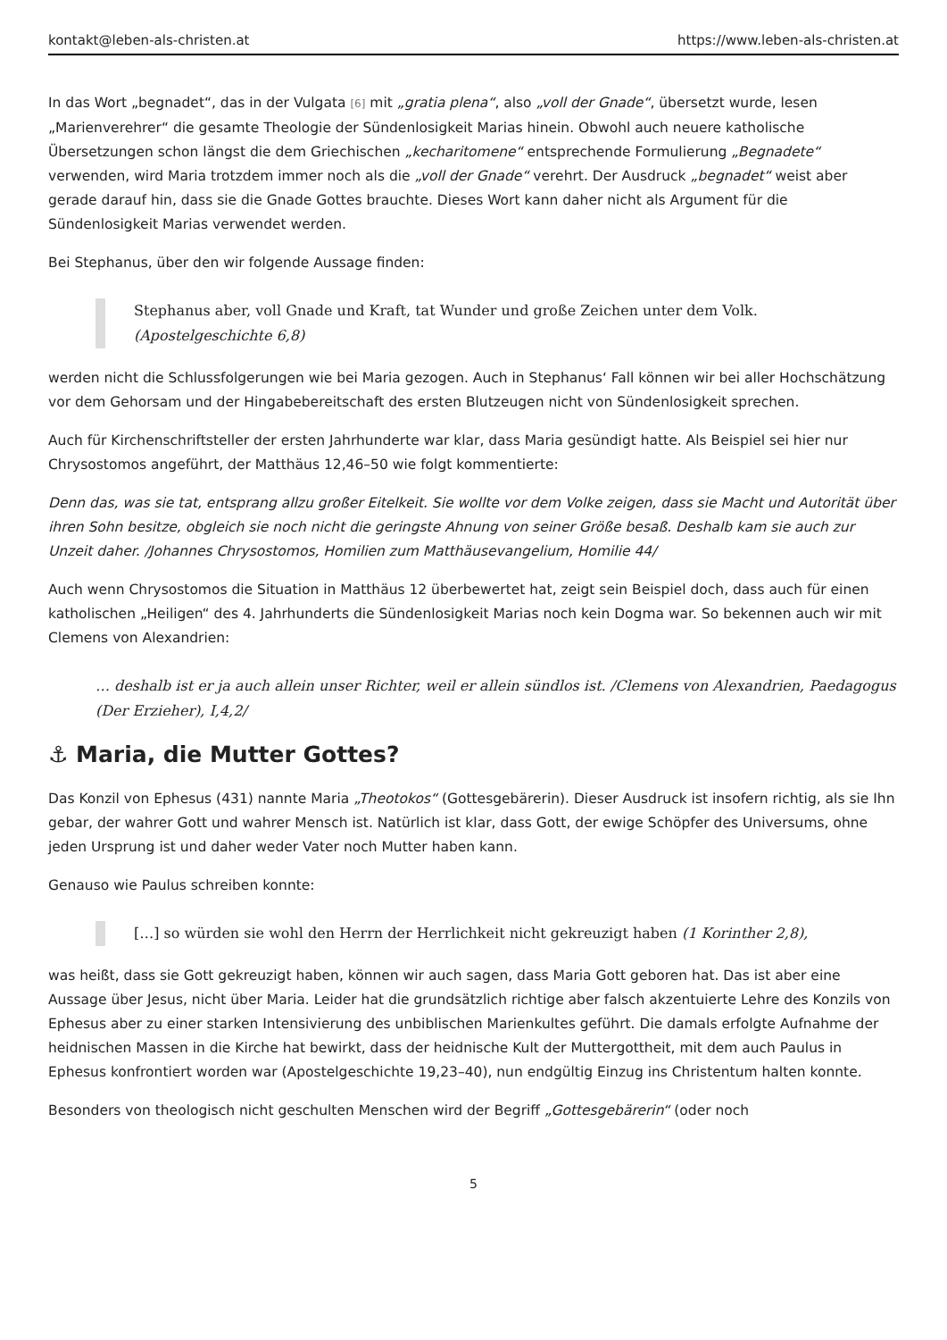kontakt@leben-als-christen.at https://www.leben-als-christen.at
In das Wort „begnadet“, das in der Vulgata [6] mit „gratia plena“, also „voll der Gnade“, übersetzt wurde, lesen „Marienverehrer“ die gesamte Theologie der Sündenlosigkeit Marias hinein. Obwohl auch neuere katholische Übersetzungen schon längst die dem Griechischen „kecharitomene“ entsprechende Formulierung „Begnadete“ verwenden, wird Maria trotzdem immer noch als die „voll der Gnade“ verehrt. Der Ausdruck „begnadet“ weist aber gerade darauf hin, dass sie die Gnade Gottes brauchte. Dieses Wort kann daher nicht als Argument für die Sündenlosigkeit Marias verwendet werden.
Bei Stephanus, über den wir folgende Aussage finden:
Stephanus aber, voll Gnade und Kraft, tat Wunder und große Zeichen unter dem Volk. (Apostelgeschichte 6,8)
werden nicht die Schlussfolgerungen wie bei Maria gezogen. Auch in Stephanus‘ Fall können wir bei aller Hochschätzung vor dem Gehorsam und der Hingabebereitschaft des ersten Blutzeugen nicht von Sündenlosigkeit sprechen.
Auch für Kirchenschriftsteller der ersten Jahrhunderte war klar, dass Maria gesündigt hatte. Als Beispiel sei hier nur Chrysostomos angeführt, der Matthäus 12,46–50 wie folgt kommentierte:
Denn das, was sie tat, entsprang allzu großer Eitelkeit. Sie wollte vor dem Volke zeigen, dass sie Macht und Autorität über ihren Sohn besitze, obgleich sie noch nicht die geringste Ahnung von seiner Größe besaß. Deshalb kam sie auch zur Unzeit daher. /Johannes Chrysostomos, Homilien zum Matthäusevangelium, Homilie 44/
Auch wenn Chrysostomos die Situation in Matthäus 12 überbewertet hat, zeigt sein Beispiel doch, dass auch für einen katholischen „Heiligen“ des 4. Jahrhunderts die Sündenlosigkeit Marias noch kein Dogma war. So bekennen auch wir mit Clemens von Alexandrien:
… deshalb ist er ja auch allein unser Richter, weil er allein sündlos ist. /Clemens von Alexandrien, Paedagogus (Der Erzieher), I,4,2/
⚓ Maria, die Mutter Gottes?
Das Konzil von Ephesus (431) nannte Maria „Theotokos“ (Gottesgebärerin). Dieser Ausdruck ist insofern richtig, als sie Ihn gebar, der wahrer Gott und wahrer Mensch ist. Natürlich ist klar, dass Gott, der ewige Schöpfer des Universums, ohne jeden Ursprung ist und daher weder Vater noch Mutter haben kann.
Genauso wie Paulus schreiben konnte:
[…] so würden sie wohl den Herrn der Herrlichkeit nicht gekreuzigt haben (1 Korinther 2,8),
was heißt, dass sie Gott gekreuzigt haben, können wir auch sagen, dass Maria Gott geboren hat. Das ist aber eine Aussage über Jesus, nicht über Maria. Leider hat die grundsätzlich richtige aber falsch akzentuierte Lehre des Konzils von Ephesus aber zu einer starken Intensivierung des unbiblischen Marienkultes geführt. Die damals erfolgte Aufnahme der heidnischen Massen in die Kirche hat bewirkt, dass der heidnische Kult der Muttergottheit, mit dem auch Paulus in Ephesus konfrontiert worden war (Apostelgeschichte 19,23–40), nun endgültig Einzug ins Christentum halten konnte.
Besonders von theologisch nicht geschulten Menschen wird der Begriff „Gottesgebärerin“ (oder noch
5